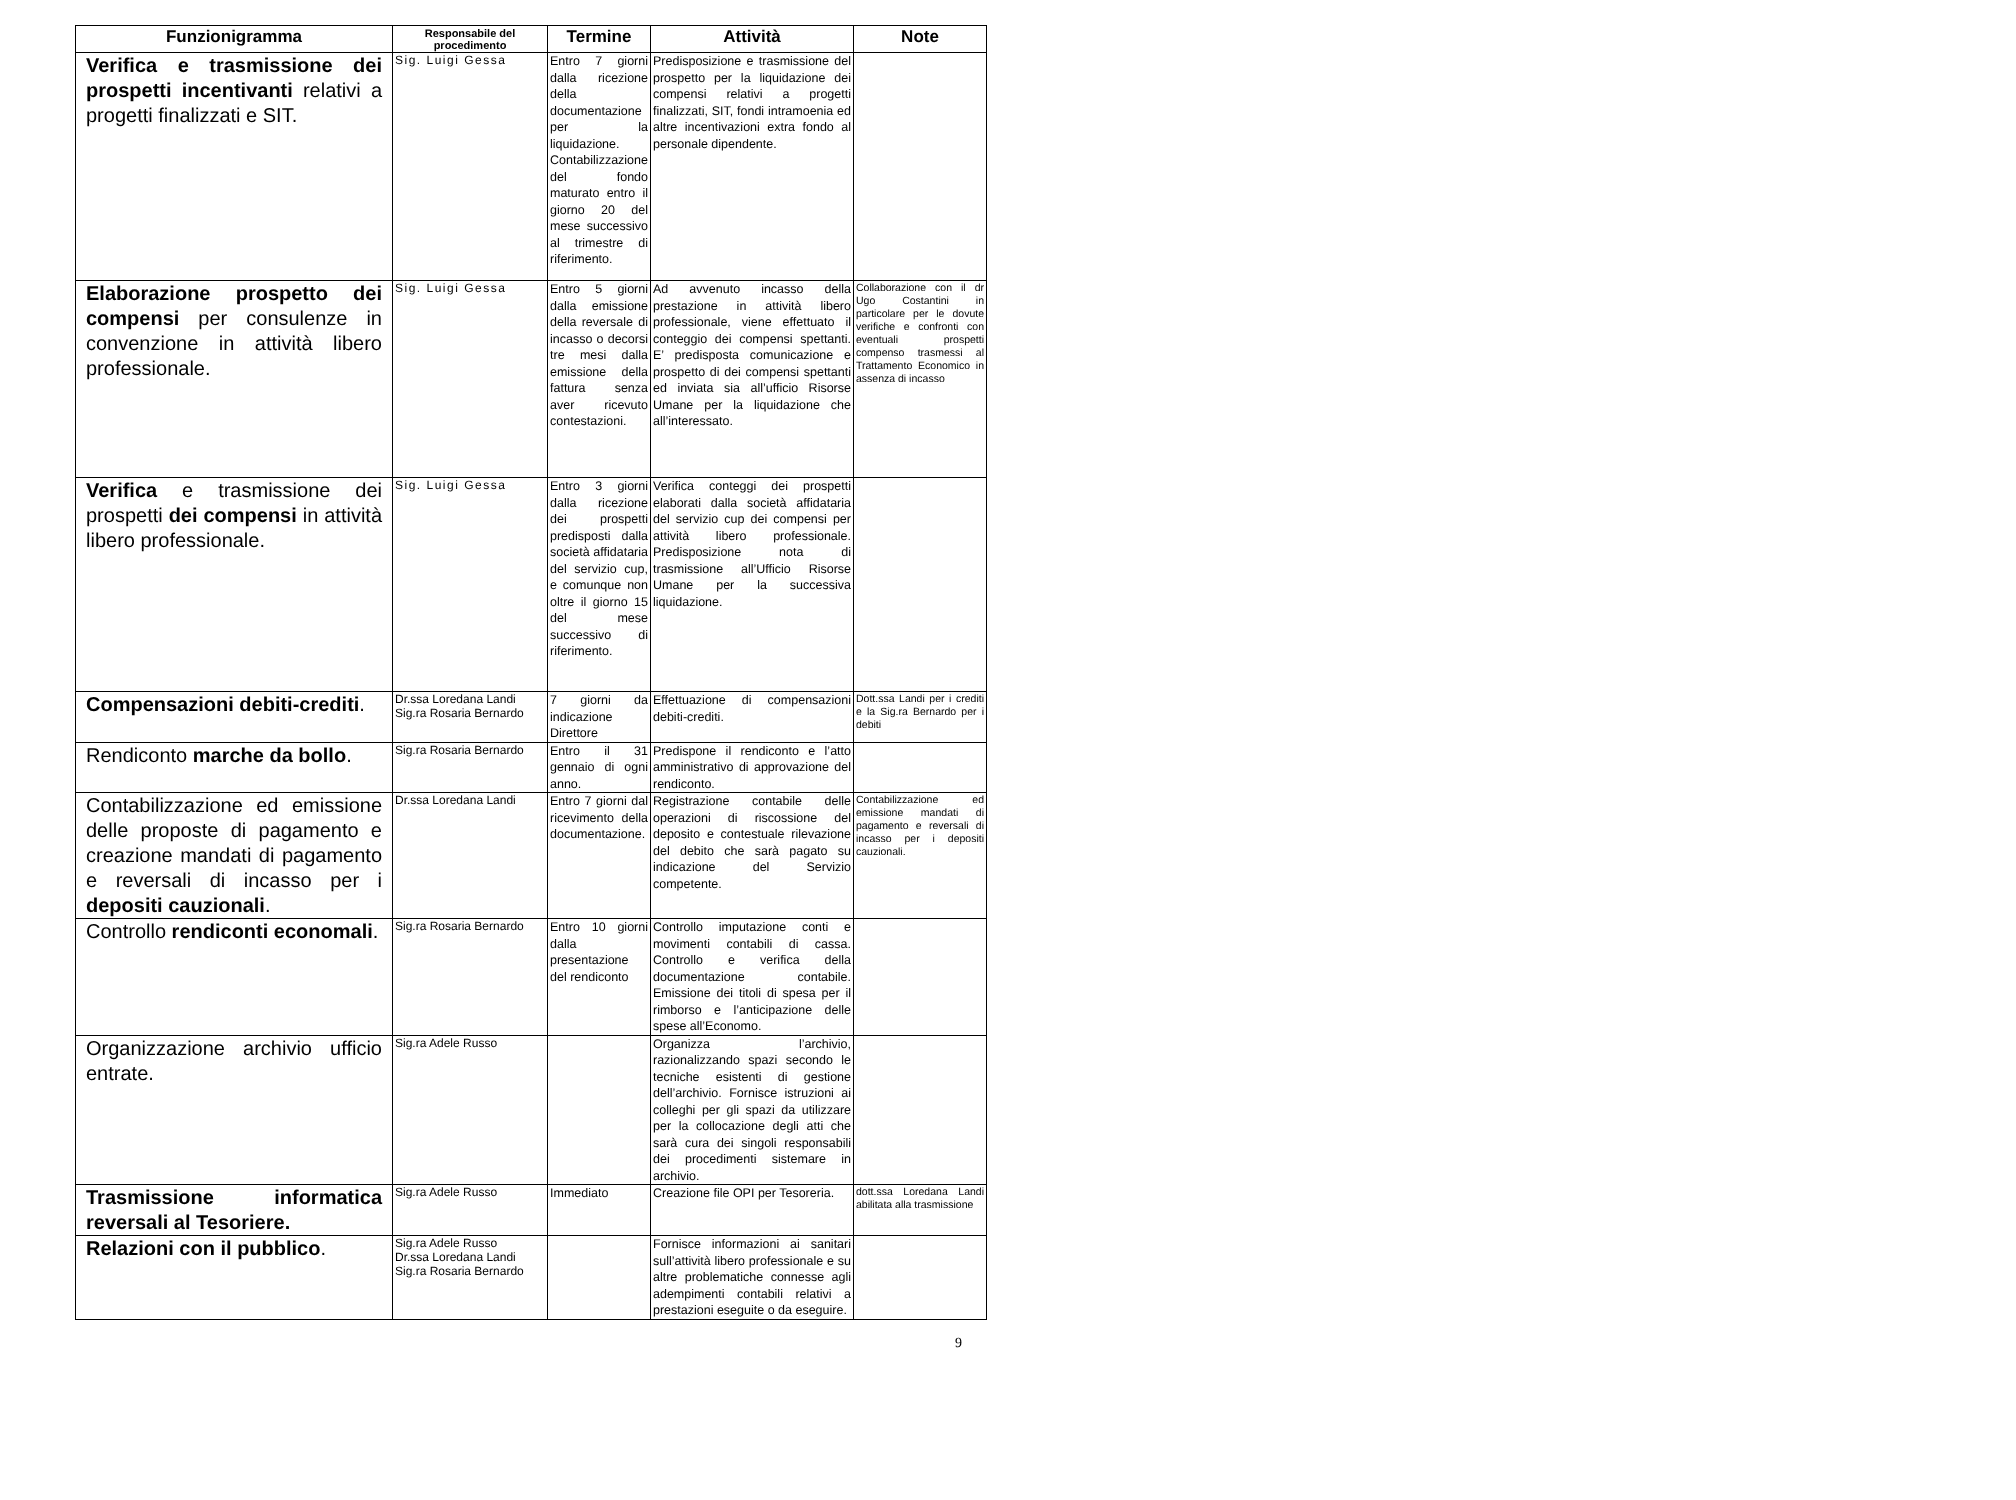| Funzionigramma | Responsabile del procedimento | Termine | Attività | Note |
| --- | --- | --- | --- | --- |
| Verifica e trasmissione dei prospetti incentivanti relativi a progetti finalizzati e SIT. | Sig. Luigi Gessa | Entro 7 giorni dalla ricezione della documentazione per la liquidazione. Contabilizzazione del fondo maturato entro il giorno 20 del mese successivo al trimestre di riferimento. | Predisposizione e trasmissione del prospetto per la liquidazione dei compensi relativi a progetti finalizzati, SIT, fondi intramoenia ed altre incentivazioni extra fondo al personale dipendente. | |
| Elaborazione prospetto dei compensi per consulenze in convenzione in attività libero professionale. | Sig. Luigi Gessa | Entro 5 giorni dalla emissione della reversale di incasso o decorsi tre mesi dalla emissione della fattura senza aver ricevuto contestazioni. | Ad avvenuto incasso della prestazione in attività libero professionale, viene effettuato il conteggio dei compensi spettanti. E’ predisposta comunicazione e prospetto di dei compensi spettanti ed inviata sia all’ufficio Risorse Umane per la liquidazione che all’interessato. | Collaborazione con il dr Ugo Costantini in particolare per le dovute verifiche e confronti con eventuali prospetti compenso trasmessi al Trattamento Economico in assenza di incasso |
| Verifica e trasmissione dei prospetti dei compensi in attività libero professionale. | Sig. Luigi Gessa | Entro 3 giorni dalla ricezione dei prospetti predisposti dalla società affidataria del servizio cup, e comunque non oltre il giorno 15 del mese successivo di riferimento. | Verifica conteggi dei prospetti elaborati dalla società affidataria del servizio cup dei compensi per attività libero professionale. Predisposizione nota di trasmissione all’Ufficio Risorse Umane per la successiva liquidazione. | |
| Compensazioni debiti-crediti . | Dr.ssa Loredana Landi Sig.ra Rosaria Bernardo | 7 giorni da indicazione Direttore | Effettuazione di compensazioni debiti-crediti. | Dott.ssa Landi per i crediti e la Sig.ra Bernardo per i debiti |
| Rendiconto marche da bollo . | Sig.ra Rosaria Bernardo | Entro il 31 gennaio di ogni anno. | Predispone il rendiconto e l’atto amministrativo di approvazione del rendiconto. | |
| Contabilizzazione ed emissione delle proposte di pagamento e creazione mandati di pagamento e reversali di incasso per i depositi cauzionali . | Dr.ssa Loredana Landi | Entro 7 giorni dal ricevimento della documentazione. | Registrazione contabile delle operazioni di riscossione del deposito e contestuale rilevazione del debito che sarà pagato su indicazione del Servizio competente. | Contabilizzazione ed emissione mandati di pagamento e reversali di incasso per i depositi cauzionali. |
| Controllo rendiconti economali . | Sig.ra Rosaria Bernardo | Entro 10 giorni dalla presentazione del rendiconto | Controllo imputazione conti e movimenti contabili di cassa. Controllo e verifica della documentazione contabile. Emissione dei titoli di spesa per il rimborso e l’anticipazione delle spese all’Economo. | |
| Organizzazione archivio ufficio entrate. | Sig.ra Adele Russo | | Organizza l’archivio, razionalizzando spazi secondo le tecniche esistenti di gestione dell’archivio. Fornisce istruzioni ai colleghi per gli spazi da utilizzare per la collocazione degli atti che sarà cura dei singoli responsabili dei procedimenti sistemare in archivio. | |
| Trasmissione informatica reversali al Tesoriere. | Sig.ra Adele Russo | Immediato | Creazione file OPI per Tesoreria. | dott.ssa Loredana Landi abilitata alla trasmissione |
| Relazioni con il pubblico . | Sig.ra Adele Russo Dr.ssa Loredana Landi Sig.ra Rosaria Bernardo | | Fornisce informazioni ai sanitari sull’attività libero professionale e su altre problematiche connesse agli adempimenti contabili relativi a prestazioni eseguite o da eseguire. | |
9